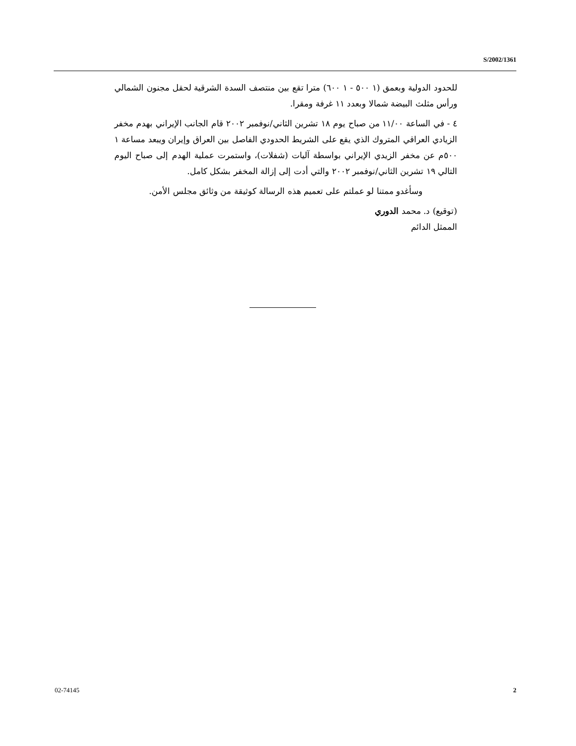S/2002/1361
للحدود الدولية وبعمق (١ ٥٠٠ - ١ ٦٠٠) مترا تقع بين منتصف السدة الشرقية لحقل مجنون الشمالي ورأس مثلث البيضة شمالا وبعدد ١١ غرفة ومقرا.
٤ - في الساعة ١١/٠٠ من صباح يوم ١٨ تشرين الثاني/نوفمبر ٢٠٠٢ قام الجانب الإيراني بهدم مخفر الزيادي العراقي المتروك الذي يقع على الشريط الحدودي الفاصل بين العراق وإيران ويبعد مساعة ١ ٥٠٠م عن مخفر الزيدي الإيراني بواسطة آليات (شفلات)، واستمرت عملية الهدم إلى صباح اليوم التالي ١٩ تشرين الثاني/نوفمبر ٢٠٠٢ والتي أدت إلى إزالة المخفر بشكل كامل.
وسأغدو ممتنا لو عملتم على تعميم هذه الرسالة كوثيقة من وثائق مجلس الأمن.
(توقيع) د. محمد الدوري
الممثل الدائم
02-74145 2